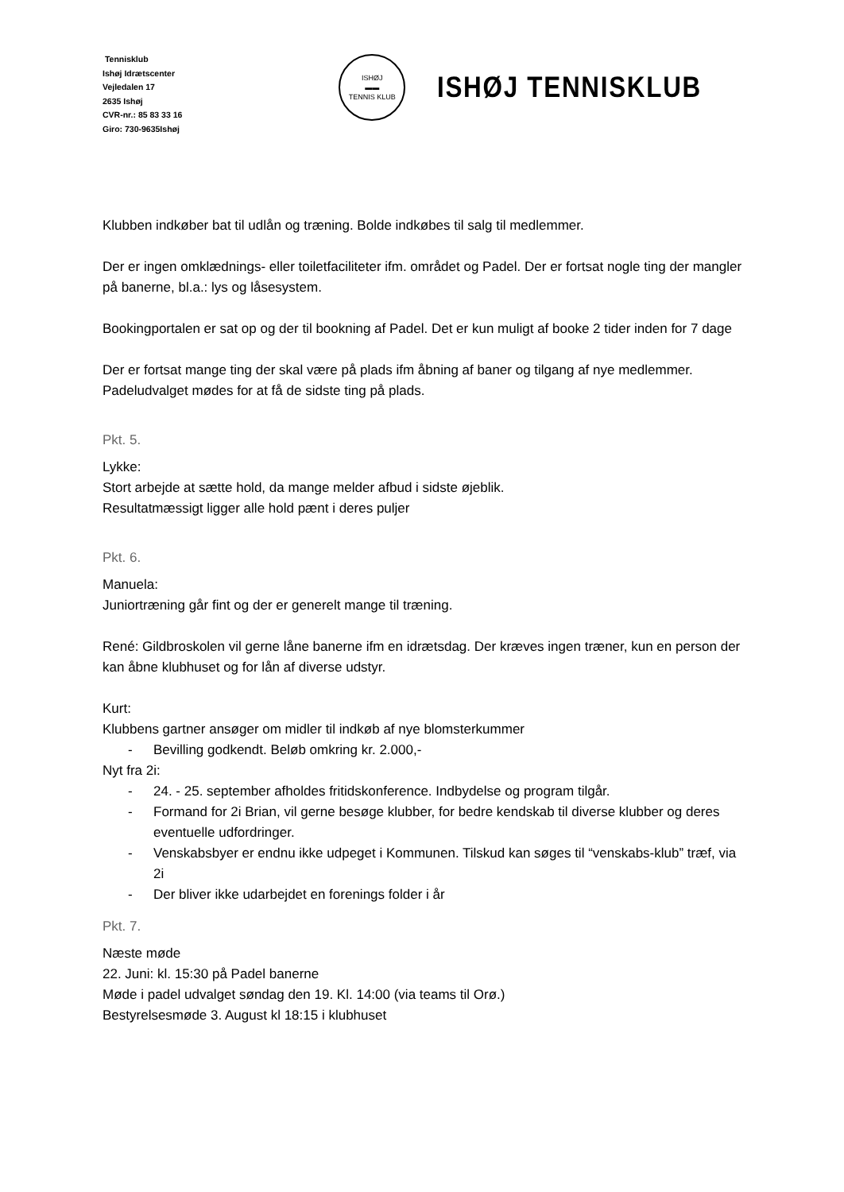Tennisklub
Ishøj Idrætscenter
Vejledalen 17
2635 Ishøj
CVR-nr.: 85 83 33 16
Giro: 730-9635Ishøj
ISHØJ
▬▬
TENNIS KLUB
ISHØJ TENNISKLUB
Klubben indkøber bat til udlån og træning. Bolde indkøbes til salg til medlemmer.
Der er ingen omklædnings- eller toiletfaciliteter ifm. området og Padel. Der er fortsat nogle ting der mangler på banerne, bl.a.: lys og låsesystem.
Bookingportalen er sat op og der til bookning af Padel. Det er kun muligt af booke 2 tider inden for 7 dage
Der er fortsat mange ting der skal være på plads ifm åbning af baner og tilgang af nye medlemmer. Padeludvalget mødes for at få de sidste ting på plads.
Pkt. 5.
Lykke:
Stort arbejde at sætte hold, da mange melder afbud i sidste øjeblik.
Resultatmæssigt ligger alle hold pænt i deres puljer
Pkt. 6.
Manuela:
Juniortræning går fint og der er generelt mange til træning.
René: Gildbroskolen vil gerne låne banerne ifm en idrætsdag. Der kræves ingen træner, kun en person der kan åbne klubhuset og for lån af diverse udstyr.
Kurt:
Klubbens gartner ansøger om midler til indkøb af nye blomsterkummer
- Bevilling godkendt. Beløb omkring kr. 2.000,-
Nyt fra 2i:
- 24. - 25. september afholdes fritidskonference. Indbydelse og program tilgår.
- Formand for 2i Brian, vil gerne besøge klubber, for bedre kendskab til diverse klubber og deres eventuelle udfordringer.
- Venskabsbyer er endnu ikke udpeget i Kommunen. Tilskud kan søges til “venskabs-klub” træf, via 2i
- Der bliver ikke udarbejdet en forenings folder i år
Pkt. 7.
Næste møde
22. Juni: kl. 15:30 på Padel banerne
Møde i padel udvalget søndag den 19. Kl. 14:00 (via teams til Orø.)
Bestyrelsesmøde 3. August kl 18:15 i klubhuset